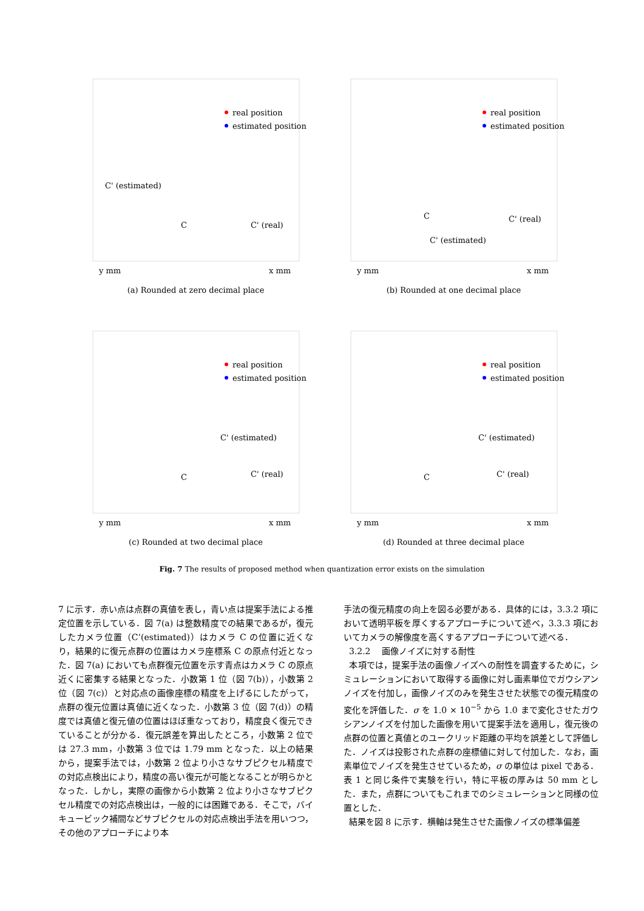real position
estimated position
C' (estimated)
C
C' (real)
y mm
x mm
(a) Rounded at zero decimal place
real position
estimated position
C
C' (real)
C' (estimated)
y mm
x mm
(b) Rounded at one decimal place
real position
estimated position
C' (estimated)
C
C' (real)
y mm
x mm
(c) Rounded at two decimal place
real position
estimated position
C' (estimated)
C
C' (real)
y mm
x mm
(d) Rounded at three decimal place
Fig. 7 The results of proposed method when quantization error exists on the simulation
7 に示す．赤い点は点群の真値を表し，青い点は提案手法による推定位置を示している．図 7(a) は整数精度での結果であるが，復元したカメラ位置（C’(estimated)）はカメラ C の位置に近くなり，結果的に復元点群の位置はカメラ座標系 C の原点付近となった．図 7(a) においても点群復元位置を示す青点はカメラ C の原点近くに密集する結果となった．小数第 1 位（図 7(b)），小数第 2 位（図 7(c)）と対応点の画像座標の精度を上げるにしたがって，点群の復元位置は真値に近くなった．小数第 3 位（図 7(d)）の精度では真値と復元値の位置はほぼ重なっており，精度良く復元できていることが分かる．復元誤差を算出したところ，小数第 2 位では 27.3 mm，小数第 3 位では 1.79 mm となった．以上の結果から，提案手法では，小数第 2 位より小さなサブピクセル精度での対応点検出により，精度の高い復元が可能となることが明らかとなった．しかし，実際の画像から小数第 2 位より小さなサブピクセル精度での対応点検出は，一般的には困難である．そこで，バイキュービック補間などサブピクセルの対応点検出手法を用いつつ，その他のアプローチにより本
手法の復元精度の向上を図る必要がある．具体的には，3.3.2 項において透明平板を厚くするアプローチについて述べ，3.3.3 項においてカメラの解像度を高くするアプローチについて述べる．
3.2.2 　画像ノイズに対する耐性
本項では，提案手法の画像ノイズへの耐性を調査するために，シミュレーションにおいて取得する画像に対し画素単位でガウシアンノイズを付加し，画像ノイズのみを発生させた状態での復元精度の変化を評価した．σ を 1.0 × 10<sup>−5</sup> から 1.0 まで変化させたガウシアンノイズを付加した画像を用いて提案手法を適用し，復元後の点群の位置と真値とのユークリッド距離の平均を誤差として評価した．ノイズは投影された点群の座標値に対して付加した．なお，画素単位でノイズを発生させているため，σ の単位は pixel である．表 1 と同じ条件で実験を行い，特に平板の厚みは 50 mm とした．また，点群についてもこれまでのシミュレーションと同様の位置とした．
結果を図 8 に示す．横軸は発生させた画像ノイズの標準偏差